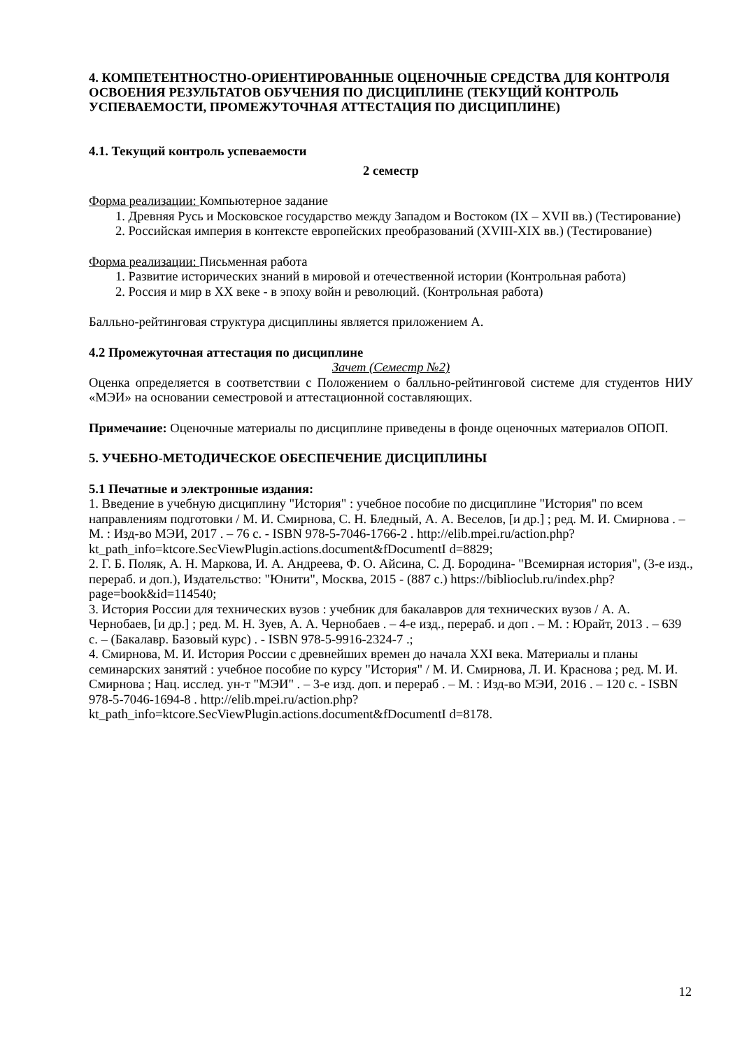4. КОМПЕТЕНТНОСТНО-ОРИЕНТИРОВАННЫЕ ОЦЕНОЧНЫЕ СРЕДСТВА ДЛЯ КОНТРОЛЯ ОСВОЕНИЯ РЕЗУЛЬТАТОВ ОБУЧЕНИЯ ПО ДИСЦИПЛИНЕ (ТЕКУЩИЙ КОНТРОЛЬ УСПЕВАЕМОСТИ, ПРОМЕЖУТОЧНАЯ АТТЕСТАЦИЯ ПО ДИСЦИПЛИНЕ)
4.1. Текущий контроль успеваемости
2 семестр
Форма реализации: Компьютерное задание
1. Древняя Русь и Московское государство между Западом и Востоком (IX – XVII вв.) (Тестирование)
2. Российская империя в контексте европейских преобразований (XVIII-XIX вв.) (Тестирование)
Форма реализации: Письменная работа
1. Развитие исторических знаний в мировой и отечественной истории (Контрольная работа)
2. Россия и мир в XX веке - в эпоху войн и революций. (Контрольная работа)
Балльно-рейтинговая структура дисциплины является приложением А.
4.2 Промежуточная аттестация по дисциплине
Зачет (Семестр №2)
Оценка определяется в соответствии с Положением о балльно-рейтинговой системе для студентов НИУ «МЭИ» на основании семестровой и аттестационной составляющих.
Примечание: Оценочные материалы по дисциплине приведены в фонде оценочных материалов ОПОП.
5. УЧЕБНО-МЕТОДИЧЕСКОЕ ОБЕСПЕЧЕНИЕ ДИСЦИПЛИНЫ
5.1 Печатные и электронные издания:
1. Введение в учебную дисциплину "История" : учебное пособие по дисциплине "История" по всем направлениям подготовки / М. И. Смирнова, С. Н. Бледный, А. А. Веселов, [и др.] ; ред. М. И. Смирнова . – М. : Изд-во МЭИ, 2017 . – 76 с. - ISBN 978-5-7046-1766-2 . http://elib.mpei.ru/action.php?kt_path_info=ktcore.SecViewPlugin.actions.document&fDocumentI d=8829;
2. Г. Б. Поляк, А. Н. Маркова, И. А. Андреева, Ф. О. Айсина, С. Д. Бородина- "Всемирная история", (3-е изд., перераб. и доп.), Издательство: "Юнити", Москва, 2015 - (887 с.) https://biblioclub.ru/index.php?page=book&id=114540;
3. История России для технических вузов : учебник для бакалавров для технических вузов / А. А. Чернобаев, [и др.] ; ред. М. Н. Зуев, А. А. Чернобаев . – 4-е изд., перераб. и доп . – М. : Юрайт, 2013 . – 639 с. – (Бакалавр. Базовый курс) . - ISBN 978-5-9916-2324-7 .;
4. Смирнова, М. И. История России с древнейших времен до начала XXI века. Материалы и планы семинарских занятий : учебное пособие по курсу "История" / М. И. Смирнова, Л. И. Краснова ; ред. М. И. Смирнова ; Нац. исслед. ун-т "МЭИ" . – 3-е изд. доп. и перераб . – М. : Изд-во МЭИ, 2016 . – 120 с. - ISBN 978-5-7046-1694-8 . http://elib.mpei.ru/action.php?kt_path_info=ktcore.SecViewPlugin.actions.document&fDocumentI d=8178.
12